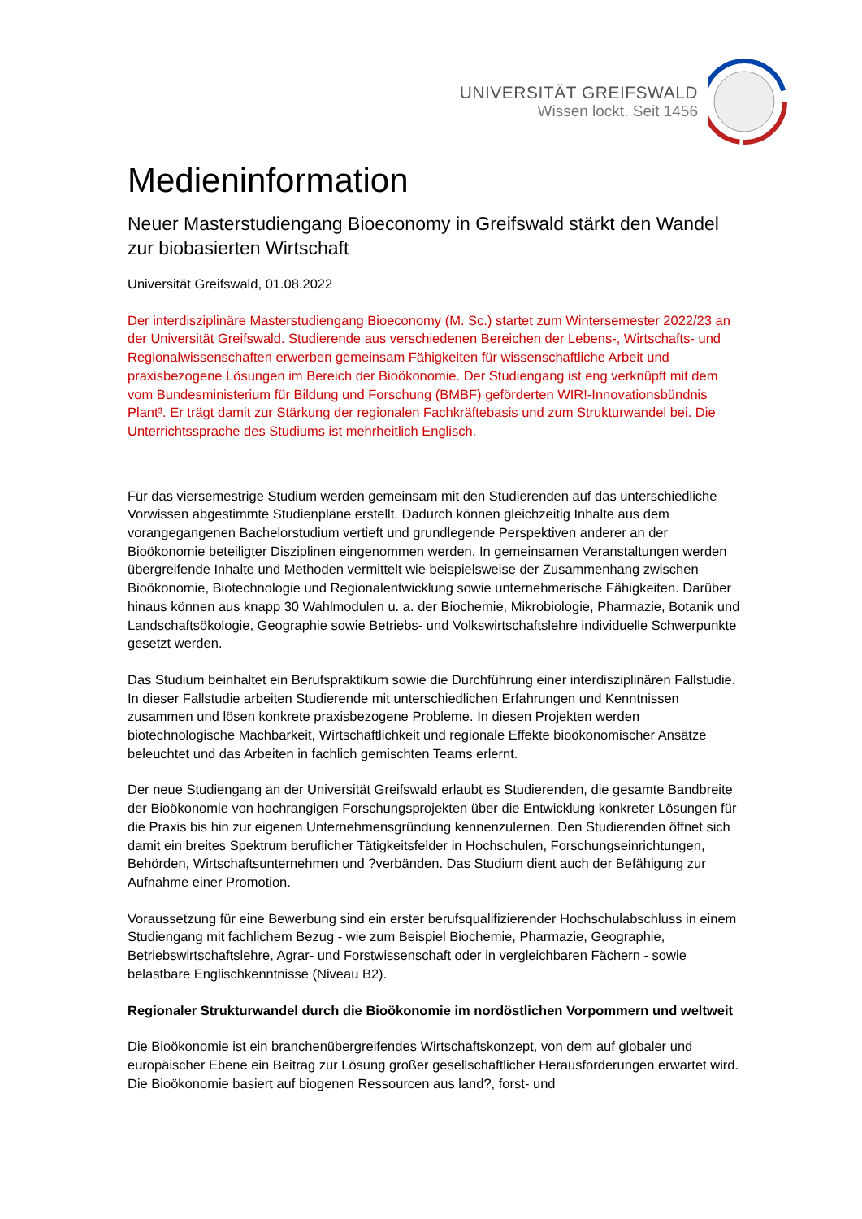UNIVERSITÄT GREIFSWALD
Wissen lockt. Seit 1456
Medieninformation
Neuer Masterstudiengang Bioeconomy in Greifswald stärkt den Wandel zur biobasierten Wirtschaft
Universität Greifswald, 01.08.2022
Der interdisziplinäre Masterstudiengang Bioeconomy (M. Sc.) startet zum Wintersemester 2022/23 an der Universität Greifswald. Studierende aus verschiedenen Bereichen der Lebens-, Wirtschafts- und Regionalwissenschaften erwerben gemeinsam Fähigkeiten für wissenschaftliche Arbeit und praxisbezogene Lösungen im Bereich der Bioökonomie. Der Studiengang ist eng verknüpft mit dem vom Bundesministerium für Bildung und Forschung (BMBF) geförderten WIR!-Innovationsbündnis Plant³. Er trägt damit zur Stärkung der regionalen Fachkräftebasis und zum Strukturwandel bei. Die Unterrichtssprache des Studiums ist mehrheitlich Englisch.
Für das viersemestrige Studium werden gemeinsam mit den Studierenden auf das unterschiedliche Vorwissen abgestimmte Studienpläne erstellt. Dadurch können gleichzeitig Inhalte aus dem vorangegangenen Bachelorstudium vertieft und grundlegende Perspektiven anderer an der Bioökonomie beteiligter Disziplinen eingenommen werden. In gemeinsamen Veranstaltungen werden übergreifende Inhalte und Methoden vermittelt wie beispielsweise der Zusammenhang zwischen Bioökonomie, Biotechnologie und Regionalentwicklung sowie unternehmerische Fähigkeiten. Darüber hinaus können aus knapp 30 Wahlmodulen u. a. der Biochemie, Mikrobiologie, Pharmazie, Botanik und Landschaftsökologie, Geographie sowie Betriebs- und Volkswirtschaftslehre individuelle Schwerpunkte gesetzt werden.
Das Studium beinhaltet ein Berufspraktikum sowie die Durchführung einer interdisziplinären Fallstudie. In dieser Fallstudie arbeiten Studierende mit unterschiedlichen Erfahrungen und Kenntnissen zusammen und lösen konkrete praxisbezogene Probleme. In diesen Projekten werden biotechnologische Machbarkeit, Wirtschaftlichkeit und regionale Effekte bioökonomischer Ansätze beleuchtet und das Arbeiten in fachlich gemischten Teams erlernt.
Der neue Studiengang an der Universität Greifswald erlaubt es Studierenden, die gesamte Bandbreite der Bioökonomie von hochrangigen Forschungsprojekten über die Entwicklung konkreter Lösungen für die Praxis bis hin zur eigenen Unternehmensgründung kennenzulernen. Den Studierenden öffnet sich damit ein breites Spektrum beruflicher Tätigkeitsfelder in Hochschulen, Forschungseinrichtungen, Behörden, Wirtschaftsunternehmen und ?verbänden. Das Studium dient auch der Befähigung zur Aufnahme einer Promotion.
Voraussetzung für eine Bewerbung sind ein erster berufsqualifizierender Hochschulabschluss in einem Studiengang mit fachlichem Bezug - wie zum Beispiel Biochemie, Pharmazie, Geographie, Betriebswirtschaftslehre, Agrar- und Forstwissenschaft oder in vergleichbaren Fächern - sowie belastbare Englischkenntnisse (Niveau B2).
Regionaler Strukturwandel durch die Bioökonomie im nordöstlichen Vorpommern und weltweit
Die Bioökonomie ist ein branchenübergreifendes Wirtschaftskonzept, von dem auf globaler und europäischer Ebene ein Beitrag zur Lösung großer gesellschaftlicher Herausforderungen erwartet wird. Die Bioökonomie basiert auf biogenen Ressourcen aus land?, forst- und